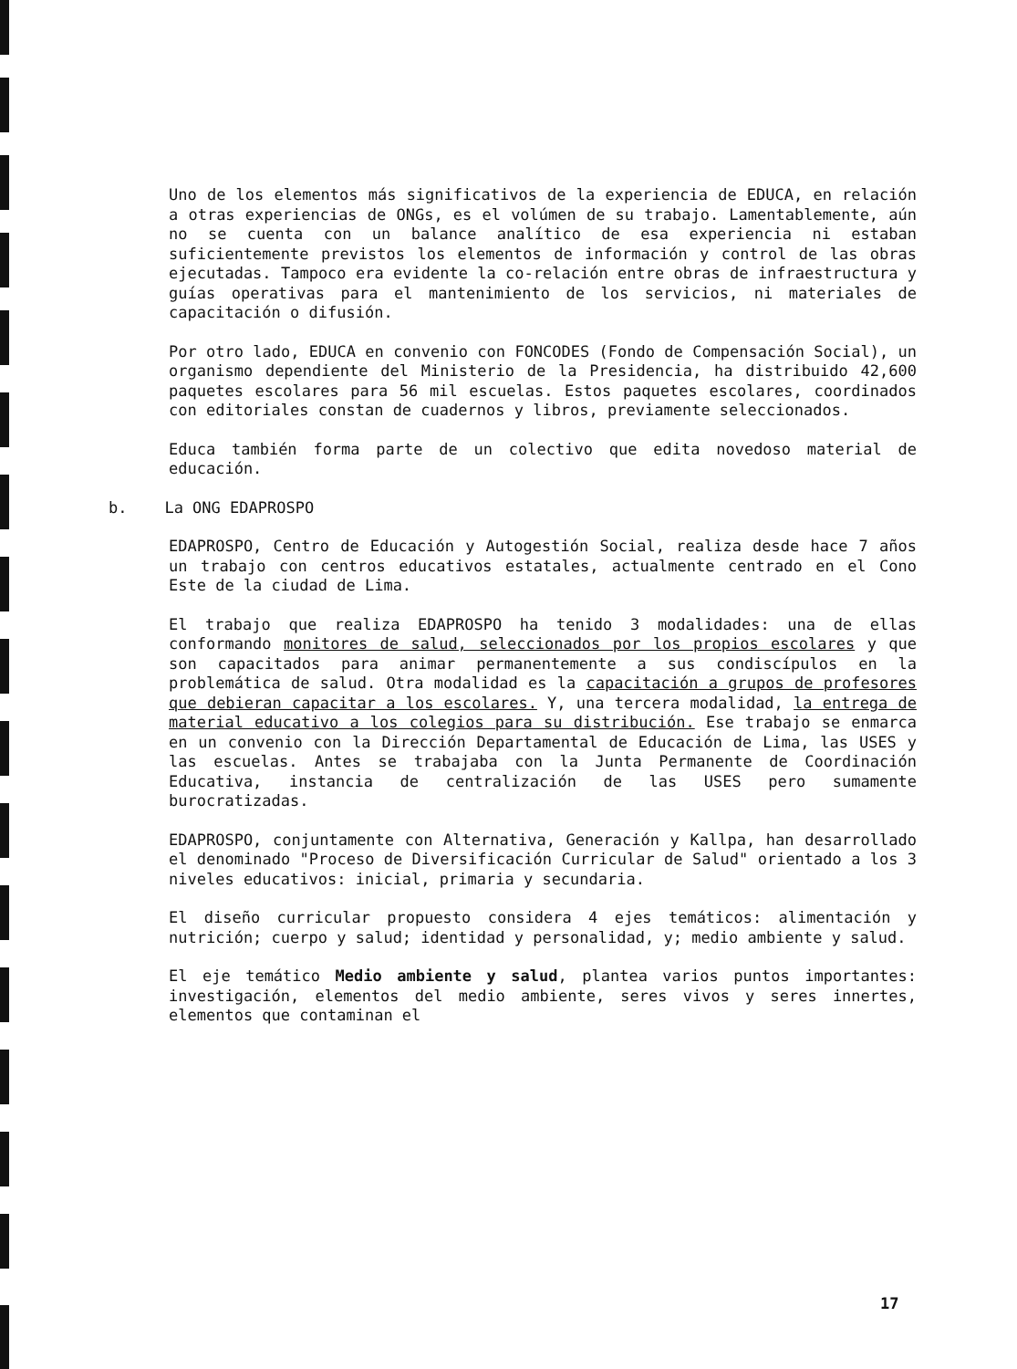Uno de los elementos más significativos de la experiencia de EDUCA, en relación a otras experiencias de ONGs, es el volúmen de su trabajo. Lamentablemente, aún no se cuenta con un balance analítico de esa experiencia ni estaban suficientemente previstos los elementos de información y control de las obras ejecutadas. Tampoco era evidente la co-relación entre obras de infraestructura y guías operativas para el mantenimiento de los servicios, ni materiales de capacitación o difusión.
Por otro lado, EDUCA en convenio con FONCODES (Fondo de Compensación Social), un organismo dependiente del Ministerio de la Presidencia, ha distribuido 42,600 paquetes escolares para 56 mil escuelas. Estos paquetes escolares, coordinados con editoriales constan de cuadernos y libros, previamente seleccionados.
Educa también forma parte de un colectivo que edita novedoso material de educación.
b. La ONG EDAPROSPO
EDAPROSPO, Centro de Educación y Autogestión Social, realiza desde hace 7 años un trabajo con centros educativos estatales, actualmente centrado en el Cono Este de la ciudad de Lima.
El trabajo que realiza EDAPROSPO ha tenido 3 modalidades: una de ellas conformando monitores de salud, seleccionados por los propios escolares y que son capacitados para animar permanentemente a sus condiscípulos en la problemática de salud. Otra modalidad es la capacitación a grupos de profesores que debieran capacitar a los escolares. Y, una tercera modalidad, la entrega de material educativo a los colegios para su distribución. Ese trabajo se enmarca en un convenio con la Dirección Departamental de Educación de Lima, las USES y las escuelas. Antes se trabajaba con la Junta Permanente de Coordinación Educativa, instancia de centralización de las USES pero sumamente burocratizadas.
EDAPROSPO, conjuntamente con Alternativa, Generación y Kallpa, han desarrollado el denominado "Proceso de Diversificación Curricular de Salud" orientado a los 3 niveles educativos: inicial, primaria y secundaria.
El diseño curricular propuesto considera 4 ejes temáticos: alimentación y nutrición; cuerpo y salud; identidad y personalidad, y; medio ambiente y salud.
El eje temático Medio ambiente y salud, plantea varios puntos importantes: investigación, elementos del medio ambiente, seres vivos y seres innertes, elementos que contaminan el
17